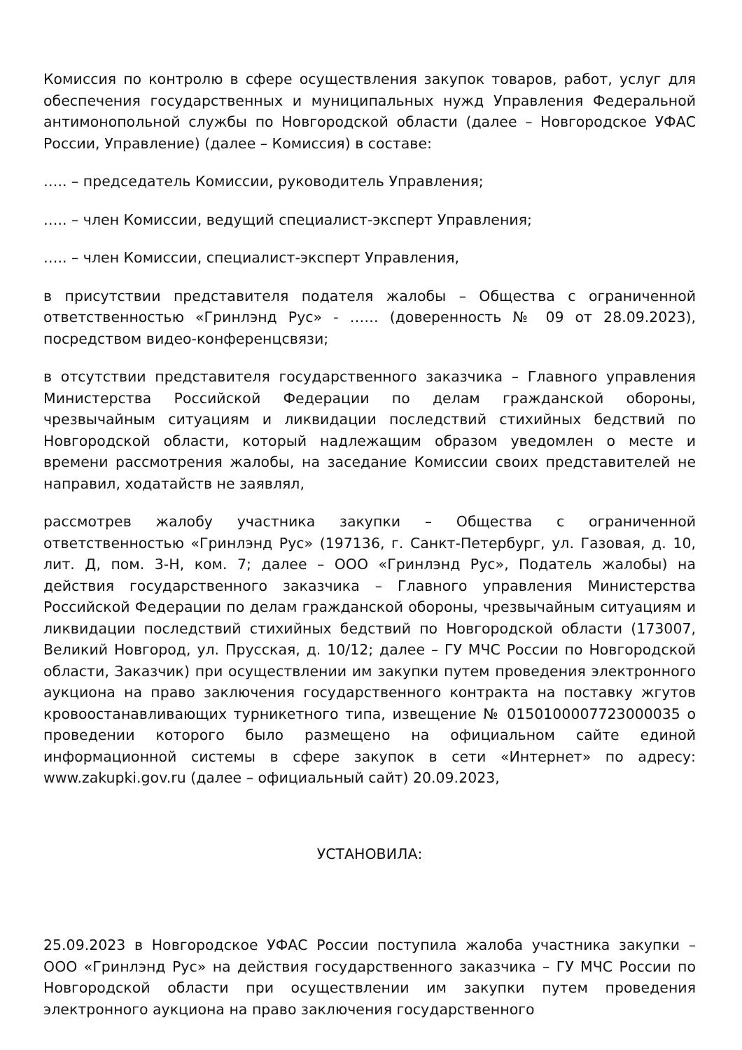Комиссия по контролю в сфере осуществления закупок товаров, работ, услуг для обеспечения государственных и муниципальных нужд Управления Федеральной антимонопольной службы по Новгородской области (далее – Новгородское УФАС России, Управление) (далее – Комиссия) в составе:
….. – председатель Комиссии, руководитель Управления;
….. – член Комиссии, ведущий специалист-эксперт Управления;
….. – член Комиссии, специалист-эксперт Управления,
в присутствии представителя подателя жалобы – Общества с ограниченной ответственностью «Гринлэнд Рус» - …… (доверенность № 09 от 28.09.2023), посредством видео-конференцсвязи;
в отсутствии представителя государственного заказчика – Главного управления Министерства Российской Федерации по делам гражданской обороны, чрезвычайным ситуациям и ликвидации последствий стихийных бедствий по Новгородской области, который надлежащим образом уведомлен о месте и времени рассмотрения жалобы, на заседание Комиссии своих представителей не направил, ходатайств не заявлял,
рассмотрев жалобу участника закупки – Общества с ограниченной ответственностью «Гринлэнд Рус» (197136, г. Санкт-Петербург, ул. Газовая, д. 10, лит. Д, пом. 3-Н, ком. 7; далее – ООО «Гринлэнд Рус», Податель жалобы) на действия государственного заказчика – Главного управления Министерства Российской Федерации по делам гражданской обороны, чрезвычайным ситуациям и ликвидации последствий стихийных бедствий по Новгородской области (173007, Великий Новгород, ул. Прусская, д. 10/12; далее – ГУ МЧС России по Новгородской области, Заказчик) при осуществлении им закупки путем проведения электронного аукциона на право заключения государственного контракта на поставку жгутов кровоостанавливающих турникетного типа, извещение № 0150100007723000035 о проведении которого было размещено на официальном сайте единой информационной системы в сфере закупок в сети «Интернет» по адресу: www.zakupki.gov.ru (далее – официальный сайт) 20.09.2023,
УСТАНОВИЛА:
25.09.2023 в Новгородское УФАС России поступила жалоба участника закупки – ООО «Гринлэнд Рус» на действия государственного заказчика – ГУ МЧС России по Новгородской области при осуществлении им закупки путем проведения электронного аукциона на право заключения государственного